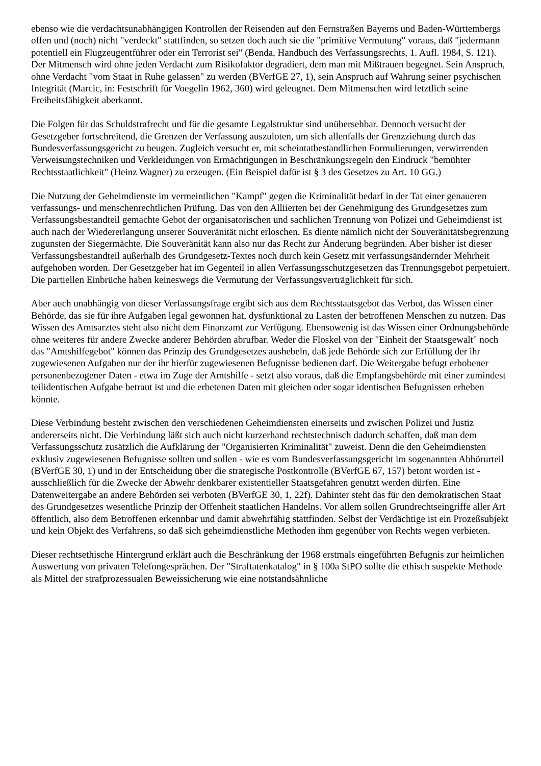ebenso wie die verdachtsunabhängigen Kontrollen der Reisenden auf den Fernstraßen Bayerns und Baden-Württembergs offen und (noch) nicht "verdeckt" stattfinden, so setzen doch auch sie die "primitive Vermutung" voraus, daß "jedermann potentiell ein Flugzeugentführer oder ein Terrorist sei" (Benda, Handbuch des Verfassungsrechts, 1. Aufl. 1984, S. 121). Der Mitmensch wird ohne jeden Verdacht zum Risikofaktor degradiert, dem man mit Mißtrauen begegnet. Sein Anspruch, ohne Verdacht "vom Staat in Ruhe gelassen" zu werden (BVerfGE 27, 1), sein Anspruch auf Wahrung seiner psychischen Integrität (Marcic, in: Festschrift für Voegelin 1962, 360) wird geleugnet. Dem Mitmenschen wird letztlich seine Freiheitsfähigkeit aberkannt.
Die Folgen für das Schuldstrafrecht und für die gesamte Legalstruktur sind unübersehbar. Dennoch versucht der Gesetzgeber fortschreitend, die Grenzen der Verfassung auszuloten, um sich allenfalls der Grenzziehung durch das Bundesverfassungsgericht zu beugen. Zugleich versucht er, mit scheintatbestandlichen Formulierungen, verwirrenden Verweisungstechniken und Verkleidungen von Ermächtigungen in Beschränkungsregeln den Eindruck "bemühter Rechtsstaatlichkeit" (Heinz Wagner) zu erzeugen. (Ein Beispiel dafür ist § 3 des Gesetzes zu Art. 10 GG.)
Die Nutzung der Geheimdienste im vermeintlichen "Kampf" gegen die Kriminalität bedarf in der Tat einer genaueren verfassungs- und menschenrechtlichen Prüfung. Das von den Alliierten bei der Genehmigung des Grundgesetzes zum Verfassungsbestandteil gemachte Gebot der organisatorischen und sachlichen Trennung von Polizei und Geheimdienst ist auch nach der Wiedererlangung unserer Souveränität nicht erloschen. Es diente nämlich nicht der Souveränitätsbegrenzung zugunsten der Siegermächte. Die Souveränität kann also nur das Recht zur Änderung begründen. Aber bisher ist dieser Verfassungsbestandteil außerhalb des Grundgesetz-Textes noch durch kein Gesetz mit verfassungsändernder Mehrheit aufgehoben worden. Der Gesetzgeber hat im Gegenteil in allen Verfassungsschutzgesetzen das Trennungsgebot perpetuiert. Die partiellen Einbrüche haben keineswegs die Vermutung der Verfassungsverträglichkeit für sich.
Aber auch unabhängig von dieser Verfassungsfrage ergibt sich aus dem Rechtsstaatsgebot das Verbot, das Wissen einer Behörde, das sie für ihre Aufgaben legal gewonnen hat, dysfunktional zu Lasten der betroffenen Menschen zu nutzen. Das Wissen des Amtsarztes steht also nicht dem Finanzamt zur Verfügung. Ebensowenig ist das Wissen einer Ordnungsbehörde ohne weiteres für andere Zwecke anderer Behörden abrufbar. Weder die Floskel von der "Einheit der Staatsgewalt" noch das "Amtshilfegebot" können das Prinzip des Grundgesetzes aushebeln, daß jede Behörde sich zur Erfüllung der ihr zugewiesenen Aufgaben nur der ihr hierfür zugewiesenen Befugnisse bedienen darf. Die Weitergabe befugt erhobener personenbezogener Daten - etwa im Zuge der Amtshilfe - setzt also voraus, daß die Empfangsbehörde mit einer zumindest teilidentischen Aufgabe betraut ist und die erbetenen Daten mit gleichen oder sogar identischen Befugnissen erheben könnte.
Diese Verbindung besteht zwischen den verschiedenen Geheimdiensten einerseits und zwischen Polizei und Justiz andererseits nicht. Die Verbindung läßt sich auch nicht kurzerhand rechtstechnisch dadurch schaffen, daß man dem Verfassungsschutz zusätzlich die Aufklärung der "Organisierten Kriminalität" zuweist. Denn die den Geheimdiensten exklusiv zugewiesenen Befugnisse sollten und sollen - wie es vom Bundesverfassungsgericht im sogenannten Abhörurteil (BVerfGE 30, 1) und in der Entscheidung über die strategische Postkontrolle (BVerfGE 67, 157) betont worden ist - ausschließlich für die Zwecke der Abwehr denkbarer existentieller Staatsgefahren genutzt werden dürfen. Eine Datenweitergabe an andere Behörden sei verboten (BVerfGE 30, 1, 22f). Dahinter steht das für den demokratischen Staat des Grundgesetzes wesentliche Prinzip der Offenheit staatlichen Handelns. Vor allem sollen Grundrechtseingriffe aller Art öffentlich, also dem Betroffenen erkennbar und damit abwehrfähig stattfinden. Selbst der Verdächtige ist ein Prozeßsubjekt und kein Objekt des Verfahrens, so daß sich geheimdienstliche Methoden ihm gegenüber von Rechts wegen verbieten.
Dieser rechtsethische Hintergrund erklärt auch die Beschränkung der 1968 erstmals eingeführten Befugnis zur heimlichen Auswertung von privaten Telefongesprächen. Der "Straftatenkatalog" in § 100a StPO sollte die ethisch suspekte Methode als Mittel der strafprozessualen Beweissicherung wie eine notstandsähnliche